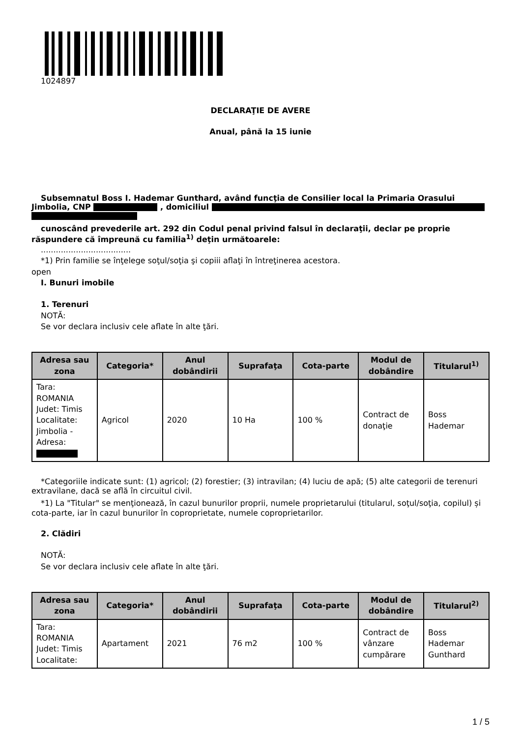1024897
DECLARAŢIE DE AVERE
Anual, până la 15 iunie
Subsemnatul Boss I. Hademar Gunthard, având funcţia de Consilier local la Primaria Orasului Jimbolia, CNP , domiciliul
cunoscând prevederile art. 292 din Codul penal privind falsul în declaraţii, declar pe proprie răspundere că împreună cu familia<sup>1)</sup> deţin următoarele:
....................................
*1) Prin familie se înţelege soţul/soţia şi copiii aflaţi în întreţinerea acestora.
open
I. Bunuri imobile
1. Terenuri
NOTĂ:
Se vor declara inclusiv cele aflate în alte ţări.
| Adresa sau zona | Categoria* | Anul dobândirii | Suprafaţa | Cota-parte | Modul de dobândire | Titularul<sup>1)</sup> |
| --- | --- | --- | --- | --- | --- | --- |
| Tara: ROMANIA Judet: Timis Localitate: Jimbolia - Adresa: | Agricol | 2020 | 10 Ha | 100 % | Contract de donaţie | Boss Hademar |
*Categoriile indicate sunt: (1) agricol; (2) forestier; (3) intravilan; (4) luciu de apă; (5) alte categorii de terenuri extravilane, dacă se află în circuitul civil.
*1) La "Titular" se menţionează, în cazul bunurilor proprii, numele proprietarului (titularul, soţul/soţia, copilul) și cota-parte, iar în cazul bunurilor în coproprietate, numele coproprietarilor.
2. Clădiri
NOTĂ:
Se vor declara inclusiv cele aflate în alte ţări.
| Adresa sau zona | Categoria* | Anul dobândirii | Suprafaţa | Cota-parte | Modul de dobândire | Titularul<sup>2)</sup> |
| --- | --- | --- | --- | --- | --- | --- |
| Tara: ROMANIA Judet: Timis Localitate: | Apartament | 2021 | 76 m2 | 100 % | Contract de vânzare cumpărare | Boss Hademar Gunthard |
1 / 5